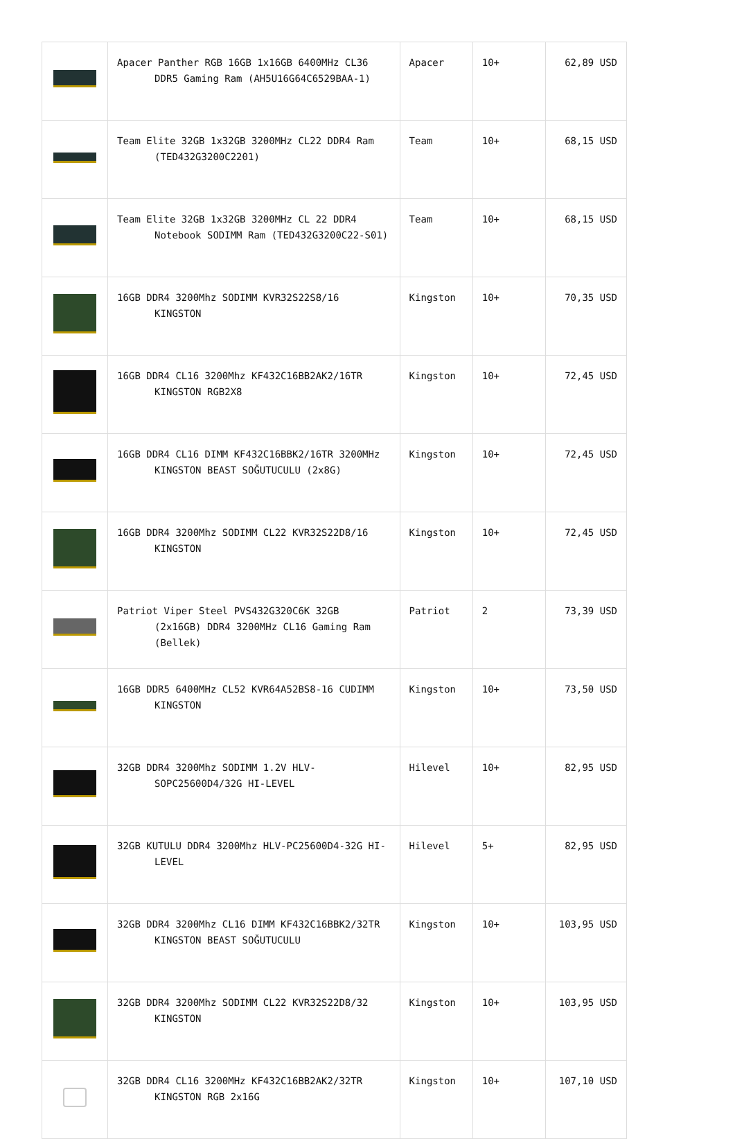| | Apacer Panther RGB 16GB 1x16GB 6400MHz CL36 DDR5 Gaming Ram (AH5U16G64C6529BAA-1) | Apacer | 10+ | 62,89 USD |
| | Team Elite 32GB 1x32GB 3200MHz CL22 DDR4 Ram (TED432G3200C2201) | Team | 10+ | 68,15 USD |
| | Team Elite 32GB 1x32GB 3200MHz CL 22 DDR4 Notebook SODIMM Ram (TED432G3200C22-S01) | Team | 10+ | 68,15 USD |
| | 16GB DDR4 3200Mhz SODIMM KVR32S22S8/16 KINGSTON | Kingston | 10+ | 70,35 USD |
| | 16GB DDR4 CL16 3200Mhz KF432C16BB2AK2/16TR KINGSTON RGB2X8 | Kingston | 10+ | 72,45 USD |
| | 16GB DDR4 CL16 DIMM KF432C16BBK2/16TR 3200MHz KINGSTON BEAST SOĞUTUCULU (2x8G) | Kingston | 10+ | 72,45 USD |
| | 16GB DDR4 3200Mhz SODIMM CL22 KVR32S22D8/16 KINGSTON | Kingston | 10+ | 72,45 USD |
| | Patriot Viper Steel PVS432G320C6K 32GB (2x16GB) DDR4 3200MHz CL16 Gaming Ram (Bellek) | Patriot | 2 | 73,39 USD |
| | 16GB DDR5 6400MHz CL52 KVR64A52BS8-16 CUDIMM KINGSTON | Kingston | 10+ | 73,50 USD |
| | 32GB DDR4 3200Mhz SODIMM 1.2V HLV-SOPC25600D4/32G HI-LEVEL | Hilevel | 10+ | 82,95 USD |
| | 32GB KUTULU DDR4 3200Mhz HLV-PC25600D4-32G HI-LEVEL | Hilevel | 5+ | 82,95 USD |
| | 32GB DDR4 3200Mhz CL16 DIMM KF432C16BBK2/32TR KINGSTON BEAST SOĞUTUCULU | Kingston | 10+ | 103,95 USD |
| | 32GB DDR4 3200Mhz SODIMM CL22 KVR32S22D8/32 KINGSTON | Kingston | 10+ | 103,95 USD |
| | 32GB DDR4 CL16 3200MHz KF432C16BB2AK2/32TR KINGSTON RGB 2x16G | Kingston | 10+ | 107,10 USD |